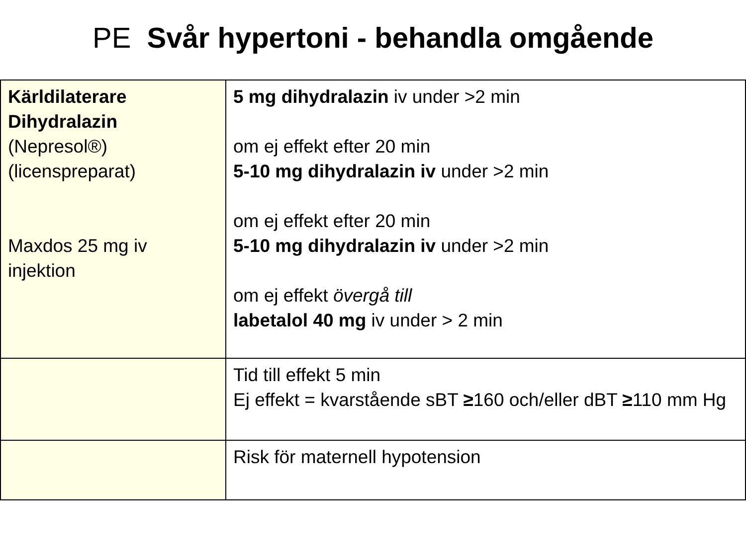PE Svår hypertoni - behandla omgående
| Kärldilaterare Dihydralazin (Nepresol®) (licenspreparat) Maxdos 25 mg iv injektion | 5 mg dihydralazin iv under >2 min om ej effekt efter 20 min 5-10 mg dihydralazin iv under >2 min om ej effekt efter 20 min 5-10 mg dihydralazin iv under >2 min om ej effekt övergå till labetalol 40 mg iv under > 2 min |
| | Tid till effekt 5 min Ej effekt = kvarstående sBT ≥ 160 och/eller dBT ≥ 110 mm Hg |
| | Risk för maternell hypotension |